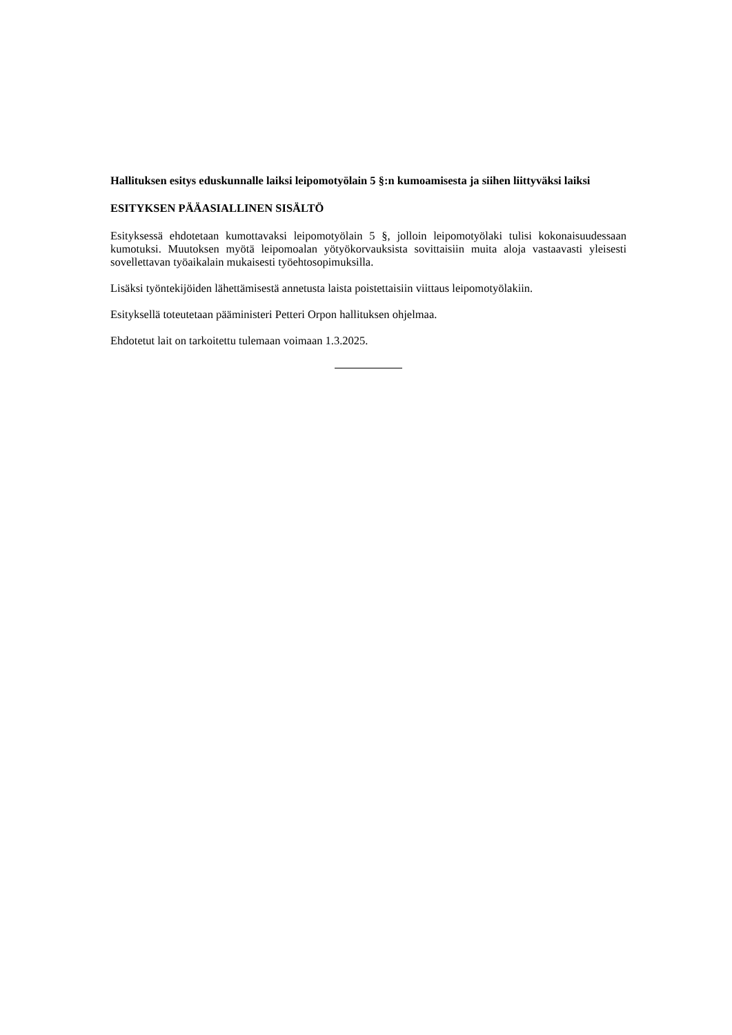Hallituksen esitys eduskunnalle laiksi leipomotyölain 5 §:n kumoamisesta ja siihen liittyväksi laiksi
ESITYKSEN PÄÄASIALLINEN SISÄLTÖ
Esityksessä ehdotetaan kumottavaksi leipomotyölain 5 §, jolloin leipomotyölaki tulisi kokonaisuudessaan kumotuksi. Muutoksen myötä leipomoalan yötyökorvauksista sovittaisiin muita aloja vastaavasti yleisesti sovellettavan työaikalain mukaisesti työehtosopimuksilla.
Lisäksi työntekijöiden lähettämisestä annetusta laista poistettaisiin viittaus leipomotyölakiin.
Esityksellä toteutetaan pääministeri Petteri Orpon hallituksen ohjelmaa.
Ehdotetut lait on tarkoitettu tulemaan voimaan 1.3.2025.